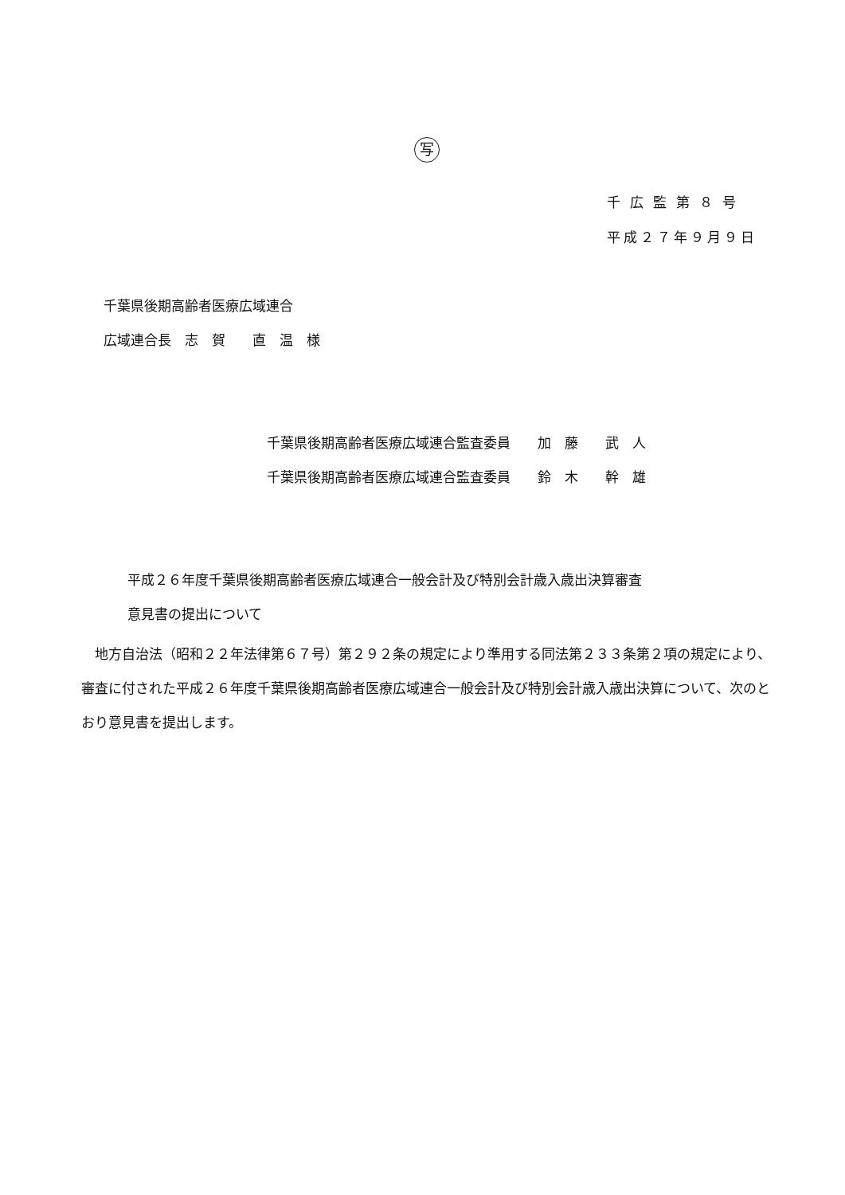写
千広監第８号
平成２７年９月９日
千葉県後期高齢者医療広域連合
広域連合長　志　賀　　直　温　様
千葉県後期高齢者医療広域連合監査委員　　加　藤　　武　人
千葉県後期高齢者医療広域連合監査委員　　鈴　木　　幹　雄
平成２６年度千葉県後期高齢者医療広域連合一般会計及び特別会計歳入歳出決算審査
意見書の提出について
　地方自治法（昭和２２年法律第６７号）第２９２条の規定により準用する同法第２３３条第２項の規定により、審査に付された平成２６年度千葉県後期高齢者医療広域連合一般会計及び特別会計歳入歳出決算について、次のとおり意見書を提出します。